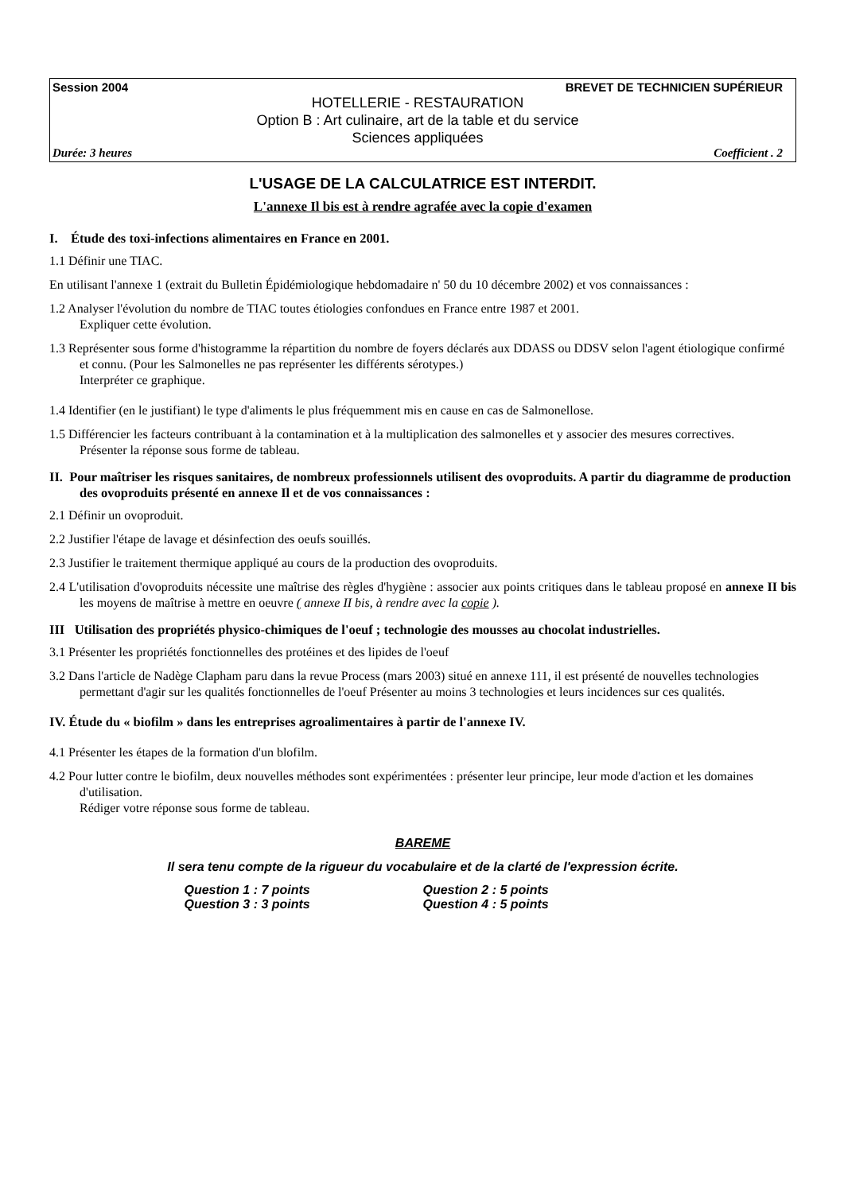Session 2004 BREVET DE TECHNICIEN SUPÉRIEUR
HOTELLERIE - RESTAURATION
Option B : Art culinaire, art de la table et du service
Sciences appliquées
Durée: 3 heures Coefficient . 2
L'USAGE DE LA CALCULATRICE EST INTERDIT.
L'annexe Il bis est à rendre agrafée avec la copie d'examen
I. Étude des toxi-infections alimentaires en France en 2001.
1.1 Définir une TIAC.
En utilisant l'annexe 1 (extrait du Bulletin Épidémiologique hebdomadaire n' 50 du 10 décembre 2002) et vos connaissances :
1.2 Analyser l'évolution du nombre de TIAC toutes étiologies confondues en France entre 1987 et 2001.
Expliquer cette évolution.
1.3 Représenter sous forme d'histogramme la répartition du nombre de foyers déclarés aux DDASS ou DDSV selon l'agent étiologique confirmé et connu. (Pour les Salmonelles ne pas représenter les différents sérotypes.)
Interpréter ce graphique.
1.4 Identifier (en le justifiant) le type d'aliments le plus fréquemment mis en cause en cas de Salmonellose.
1.5 Différencier les facteurs contribuant à la contamination et à la multiplication des salmonelles et y associer des mesures correctives.
Présenter la réponse sous forme de tableau.
II. Pour maîtriser les risques sanitaires, de nombreux professionnels utilisent des ovoproduits. A partir du diagramme de production des ovoproduits présenté en annexe Il et de vos connaissances :
2.1 Définir un ovoproduit.
2.2 Justifier l'étape de lavage et désinfection des oeufs souillés.
2.3 Justifier le traitement thermique appliqué au cours de la production des ovoproduits.
2.4 L'utilisation d'ovoproduits nécessite une maîtrise des règles d'hygiène : associer aux points critiques dans le tableau proposé en annexe II bis les moyens de maîtrise à mettre en oeuvre ( annexe II bis, à rendre avec la copie ).
III Utilisation des propriétés physico-chimiques de l'oeuf ; technologie des mousses au chocolat industrielles.
3.1 Présenter les propriétés fonctionnelles des protéines et des lipides de l'oeuf
3.2 Dans l'article de Nadège Clapham paru dans la revue Process (mars 2003) situé en annexe 111, il est présenté de nouvelles technologies permettant d'agir sur les qualités fonctionnelles de l'oeuf Présenter au moins 3 technologies et leurs incidences sur ces qualités.
IV. Étude du « biofilm » dans les entreprises agroalimentaires à partir de l'annexe IV.
4.1 Présenter les étapes de la formation d'un blofilm.
4.2 Pour lutter contre le biofilm, deux nouvelles méthodes sont expérimentées : présenter leur principe, leur mode d'action et les domaines d'utilisation.
Rédiger votre réponse sous forme de tableau.
BAREME
Il sera tenu compte de la rigueur du vocabulaire et de la clarté de l'expression écrite.
Question 1 : 7 points Question 2 : 5 points Question 3 : 3 points Question 4 : 5 points